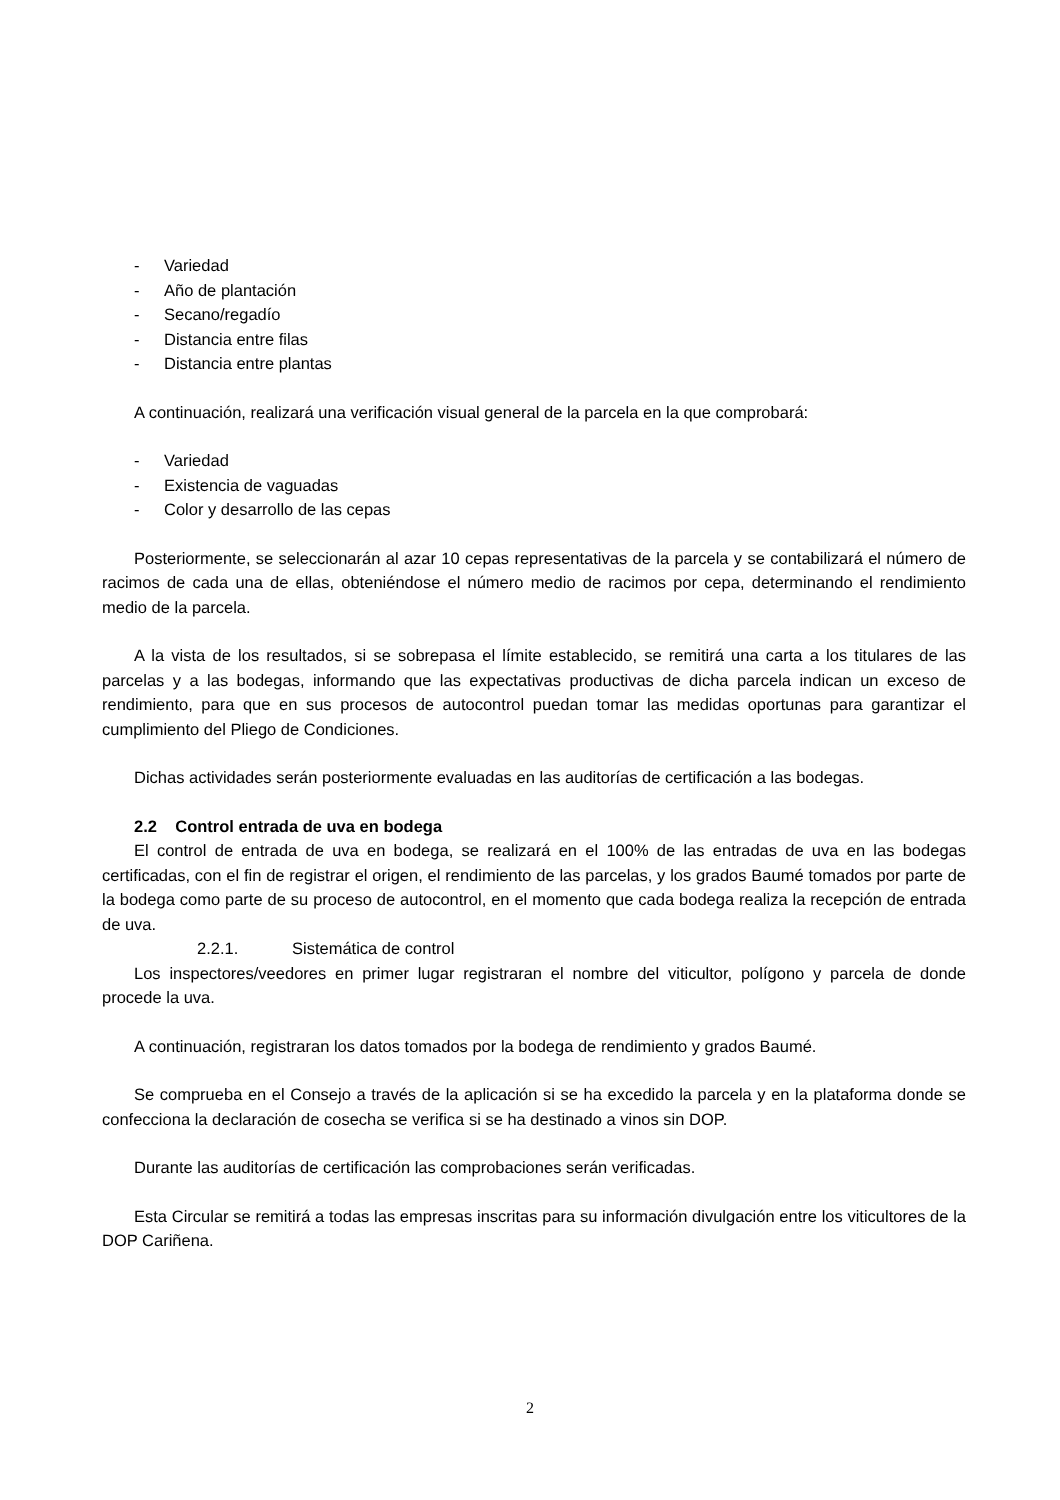- Variedad
- Año de plantación
- Secano/regadío
- Distancia entre filas
- Distancia entre plantas
A continuación, realizará una verificación visual general de la parcela en la que comprobará:
- Variedad
- Existencia de vaguadas
- Color y desarrollo de las cepas
Posteriormente, se seleccionarán al azar 10 cepas representativas de la parcela y se contabilizará el número de racimos de cada una de ellas, obteniéndose el número medio de racimos por cepa, determinando el rendimiento medio de la parcela.
A la vista de los resultados, si se sobrepasa el límite establecido, se remitirá una carta a los titulares de las parcelas y a las bodegas, informando que las expectativas productivas de dicha parcela indican un exceso de rendimiento, para que en sus procesos de autocontrol puedan tomar las medidas oportunas para garantizar el cumplimiento del Pliego de Condiciones.
Dichas actividades serán posteriormente evaluadas en las auditorías de certificación a las bodegas.
2.2 Control entrada de uva en bodega
El control de entrada de uva en bodega, se realizará en el 100% de las entradas de uva en las bodegas certificadas, con el fin de registrar el origen, el rendimiento de las parcelas, y los grados Baumé tomados por parte de la bodega como parte de su proceso de autocontrol, en el momento que cada bodega realiza la recepción de entrada de uva.
2.2.1. Sistemática de control
Los inspectores/veedores en primer lugar registraran el nombre del viticultor, polígono y parcela de donde procede la uva.
A continuación, registraran los datos tomados por la bodega de rendimiento y grados Baumé.
Se comprueba en el Consejo a través de la aplicación si se ha excedido la parcela y en la plataforma donde se confecciona la declaración de cosecha se verifica si se ha destinado a vinos sin DOP.
Durante las auditorías de certificación las comprobaciones serán verificadas.
Esta Circular se remitirá a todas las empresas inscritas para su información divulgación entre los viticultores de la DOP Cariñena.
2